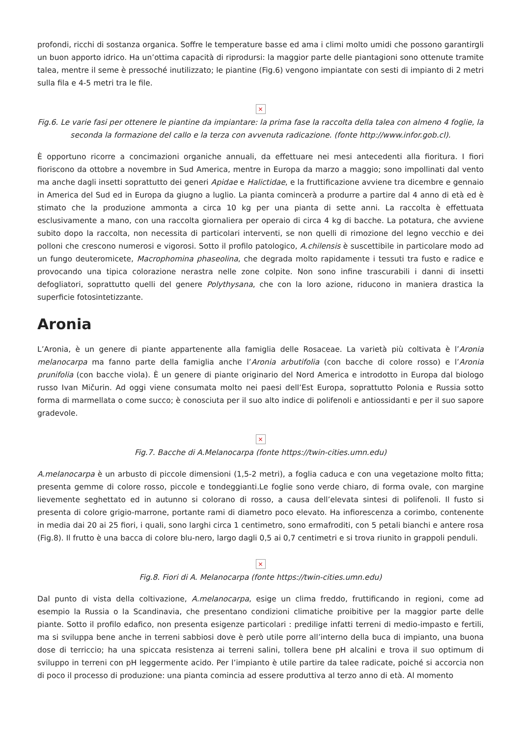profondi, ricchi di sostanza organica. Soffre le temperature basse ed ama i climi molto umidi che possono garantirgli un buon apporto idrico. Ha un’ottima capacità di riprodursi: la maggior parte delle piantagioni sono ottenute tramite talea, mentre il seme è pressoché inutilizzato; le piantine (Fig.6) vengono impiantate con sesti di impianto di 2 metri sulla fila e 4-5 metri tra le file.
×
Fig.6. Le varie fasi per ottenere le piantine da impiantare: la prima fase la raccolta della talea con almeno 4 foglie, la seconda la formazione del callo e la terza con avvenuta radicazione. (fonte http://www.infor.gob.cl).
È opportuno ricorre a concimazioni organiche annuali, da effettuare nei mesi antecedenti alla fioritura. I fiori fioriscono da ottobre a novembre in Sud America, mentre in Europa da marzo a maggio; sono impollinati dal vento ma anche dagli insetti soprattutto dei generi Apidae e Halictidae, e la fruttificazione avviene tra dicembre e gennaio in America del Sud ed in Europa da giugno a luglio. La pianta comincerà a produrre a partire dal 4 anno di età ed è stimato che la produzione ammonta a circa 10 kg per una pianta di sette anni. La raccolta è effettuata esclusivamente a mano, con una raccolta giornaliera per operaio di circa 4 kg di bacche. La potatura, che avviene subito dopo la raccolta, non necessita di particolari interventi, se non quelli di rimozione del legno vecchio e dei polloni che crescono numerosi e vigorosi. Sotto il profilo patologico, A.chilensis è suscettibile in particolare modo ad un fungo deuteromicete, Macrophomina phaseolina, che degrada molto rapidamente i tessuti tra fusto e radice e provocando una tipica colorazione nerastra nelle zone colpite. Non sono infine trascurabili i danni di insetti defogliatori, soprattutto quelli del genere Polythysana, che con la loro azione, riducono in maniera drastica la superficie fotosintetizzante.
Aronia
L’Aronia, è un genere di piante appartenente alla famiglia delle Rosaceae. La varietà più coltivata è l’Aronia melanocarpa ma fanno parte della famiglia anche l’Aronia arbutifolia (con bacche di colore rosso) e l’Aronia prunifolia (con bacche viola). È un genere di piante originario del Nord America e introdotto in Europa dal biologo russo Ivan Mičurin. Ad oggi viene consumata molto nei paesi dell’Est Europa, soprattutto Polonia e Russia sotto forma di marmellata o come succo; è conosciuta per il suo alto indice di polifenoli e antiossidanti e per il suo sapore gradevole.
×
Fig.7. Bacche di A.Melanocarpa (fonte https://twin-cities.umn.edu)
A.melanocarpa è un arbusto di piccole dimensioni (1,5-2 metri), a foglia caduca e con una vegetazione molto fitta; presenta gemme di colore rosso, piccole e tondeggianti.Le foglie sono verde chiaro, di forma ovale, con margine lievemente seghettato ed in autunno si colorano di rosso, a causa dell’elevata sintesi di polifenoli. Il fusto si presenta di colore grigio-marrone, portante rami di diametro poco elevato. Ha infiorescenza a corimbo, contenente in media dai 20 ai 25 fiori, i quali, sono larghi circa 1 centimetro, sono ermafroditi, con 5 petali bianchi e antere rosa (Fig.8). Il frutto è una bacca di colore blu-nero, largo dagli 0,5 ai 0,7 centimetri e si trova riunito in grappoli penduli.
×
Fig.8. Fiori di A. Melanocarpa (fonte https://twin-cities.umn.edu)
Dal punto di vista della coltivazione, A.melanocarpa, esige un clima freddo, fruttificando in regioni, come ad esempio la Russia o la Scandinavia, che presentano condizioni climatiche proibitive per la maggior parte delle piante. Sotto il profilo edafico, non presenta esigenze particolari : predilige infatti terreni di medio-impasto e fertili, ma si sviluppa bene anche in terreni sabbiosi dove è però utile porre all’interno della buca di impianto, una buona dose di terriccio; ha una spiccata resistenza ai terreni salini, tollera bene pH alcalini e trova il suo optimum di sviluppo in terreni con pH leggermente acido. Per l’impianto è utile partire da talee radicate, poiché si accorcia non di poco il processo di produzione: una pianta comincia ad essere produttiva al terzo anno di età. Al momento